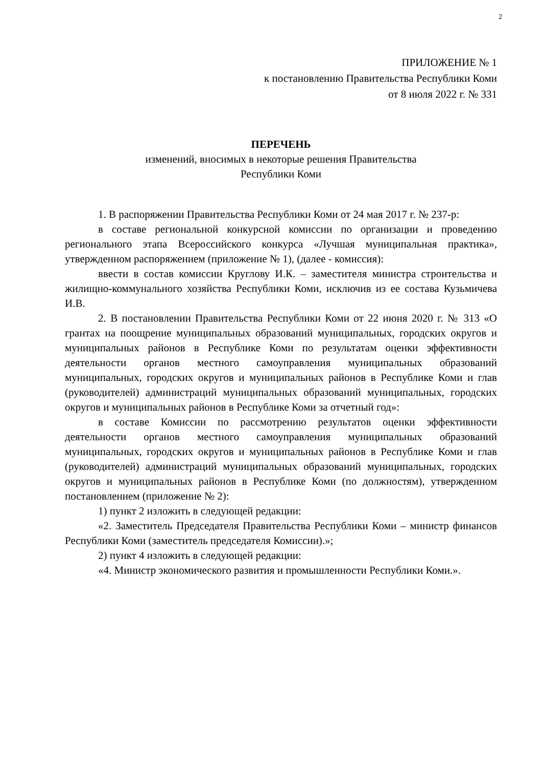2
ПРИЛОЖЕНИЕ № 1
к постановлению Правительства Республики Коми
от 8 июля 2022 г. № 331
ПЕРЕЧЕНЬ
изменений, вносимых в некоторые решения Правительства
Республики Коми
1. В распоряжении Правительства Республики Коми от 24 мая 2017 г. № 237-р:
в составе региональной конкурсной комиссии по организации и проведению регионального этапа Всероссийского конкурса «Лучшая муниципальная практика», утвержденном распоряжением (приложение № 1), (далее - комиссия):
ввести в состав комиссии Круглову И.К. – заместителя министра строительства и жилищно-коммунального хозяйства Республики Коми, исключив из ее состава Кузьмичева И.В.
2. В постановлении Правительства Республики Коми от 22 июня 2020 г. № 313 «О грантах на поощрение муниципальных образований муниципальных, городских округов и муниципальных районов в Республике Коми по результатам оценки эффективности деятельности органов местного самоуправления муниципальных образований муниципальных, городских округов и муниципальных районов в Республике Коми и глав (руководителей) администраций муниципальных образований муниципальных, городских округов и муниципальных районов в Республике Коми за отчетный год»:
в составе Комиссии по рассмотрению результатов оценки эффективности деятельности органов местного самоуправления муниципальных образований муниципальных, городских округов и муниципальных районов в Республике Коми и глав (руководителей) администраций муниципальных образований муниципальных, городских округов и муниципальных районов в Республике Коми (по должностям), утвержденном постановлением (приложение № 2):
1) пункт 2 изложить в следующей редакции:
«2. Заместитель Председателя Правительства Республики Коми – министр финансов Республики Коми (заместитель председателя Комиссии).»;
2) пункт 4 изложить в следующей редакции:
«4. Министр экономического развития и промышленности Республики Коми.».